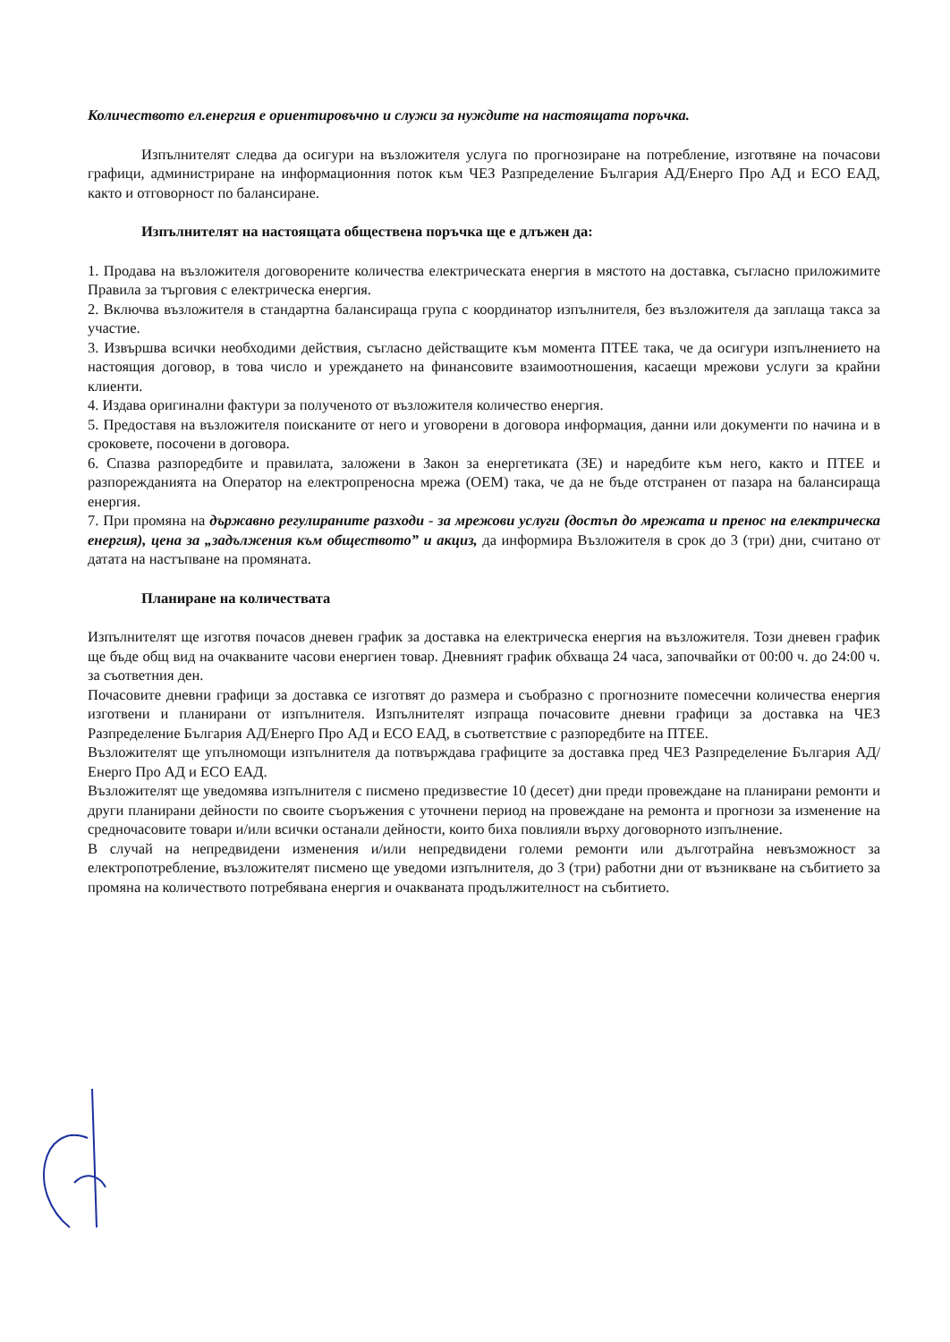Количеството ел.енергия е ориентировъчно и служи за нуждите на настоящата поръчка.
Изпълнителят следва да осигури на възложителя услуга по прогнозиране на потребление, изготвяне на почасови графици, администриране на информационния поток към ЧЕЗ Разпределение България АД/Енерго Про АД и ЕСО ЕАД, както и отговорност по балансиране.
Изпълнителят на настоящата обществена поръчка ще е длъжен да:
1. Продава на възложителя договорените количества електрическата енергия в мястото на доставка, съгласно приложимите Правила за търговия с електрическа енергия.
2. Включва възложителя в стандартна балансираща група с координатор изпълнителя, без възложителя да заплаща такса за участие.
3. Извършва всички необходими действия, съгласно действащите към момента ПТЕЕ така, че да осигури изпълнението на настоящия договор, в това число и уреждането на финансовите взаимоотношения, касаещи мрежови услуги за крайни клиенти.
4. Издава оригинални фактури за полученото от възложителя количество енергия.
5. Предоставя на възложителя поисканите от него и уговорени в договора информация, данни или документи по начина и в сроковете, посочени в договора.
6. Спазва разпоредбите и правилата, заложени в Закон за енергетиката (ЗЕ) и наредбите към него, както и ПТЕЕ и разпорежданията на Оператор на електропреносна мрежа (ОЕМ) така, че да не бъде отстранен от пазара на балансираща енергия.
7. При промяна на държавно регулираните разходи - за мрежови услуги (достъп до мрежата и пренос на електрическа енергия), цена за „задължения към обществото” и акциз, да информира Възложителя в срок до 3 (три) дни, считано от датата на настъпване на промяната.
Планиране на количествата
Изпълнителят ще изготвя почасов дневен график за доставка на електрическа енергия на възложителя. Този дневен график ще бъде общ вид на очакваните часови енергиен товар. Дневният график обхваща 24 часа, започвайки от 00:00 ч. до 24:00 ч. за съответния ден.
Почасовите дневни графици за доставка се изготвят до размера и съобразно с прогнозните помесечни количества енергия изготвени и планирани от изпълнителя. Изпълнителят изпраща почасовите дневни графици за доставка на ЧЕЗ Разпределение България АД/Енерго Про АД и ЕСО ЕАД, в съответствие с разпоредбите на ПТЕЕ.
Възложителят ще упълномощи изпълнителя да потвърждава графиците за доставка пред ЧЕЗ Разпределение България АД/Енерго Про АД и ЕСО ЕАД.
Възложителят ще уведомява изпълнителя с писмено предизвестие 10 (десет) дни преди провеждане на планирани ремонти и други планирани дейности по своите съоръжения с уточнени период на провеждане на ремонта и прогнози за изменение на средночасовите товари и/или всички останали дейности, които биха повлияли върху договорното изпълнение.
В случай на непредвидени изменения и/или непредвидени големи ремонти или дълготрайна невъзможност за електропотребление, възложителят писмено ще уведоми изпълнителя, до 3 (три) работни дни от възникване на събитието за промяна на количеството потребявана енергия и очакваната продължителност на събитието.